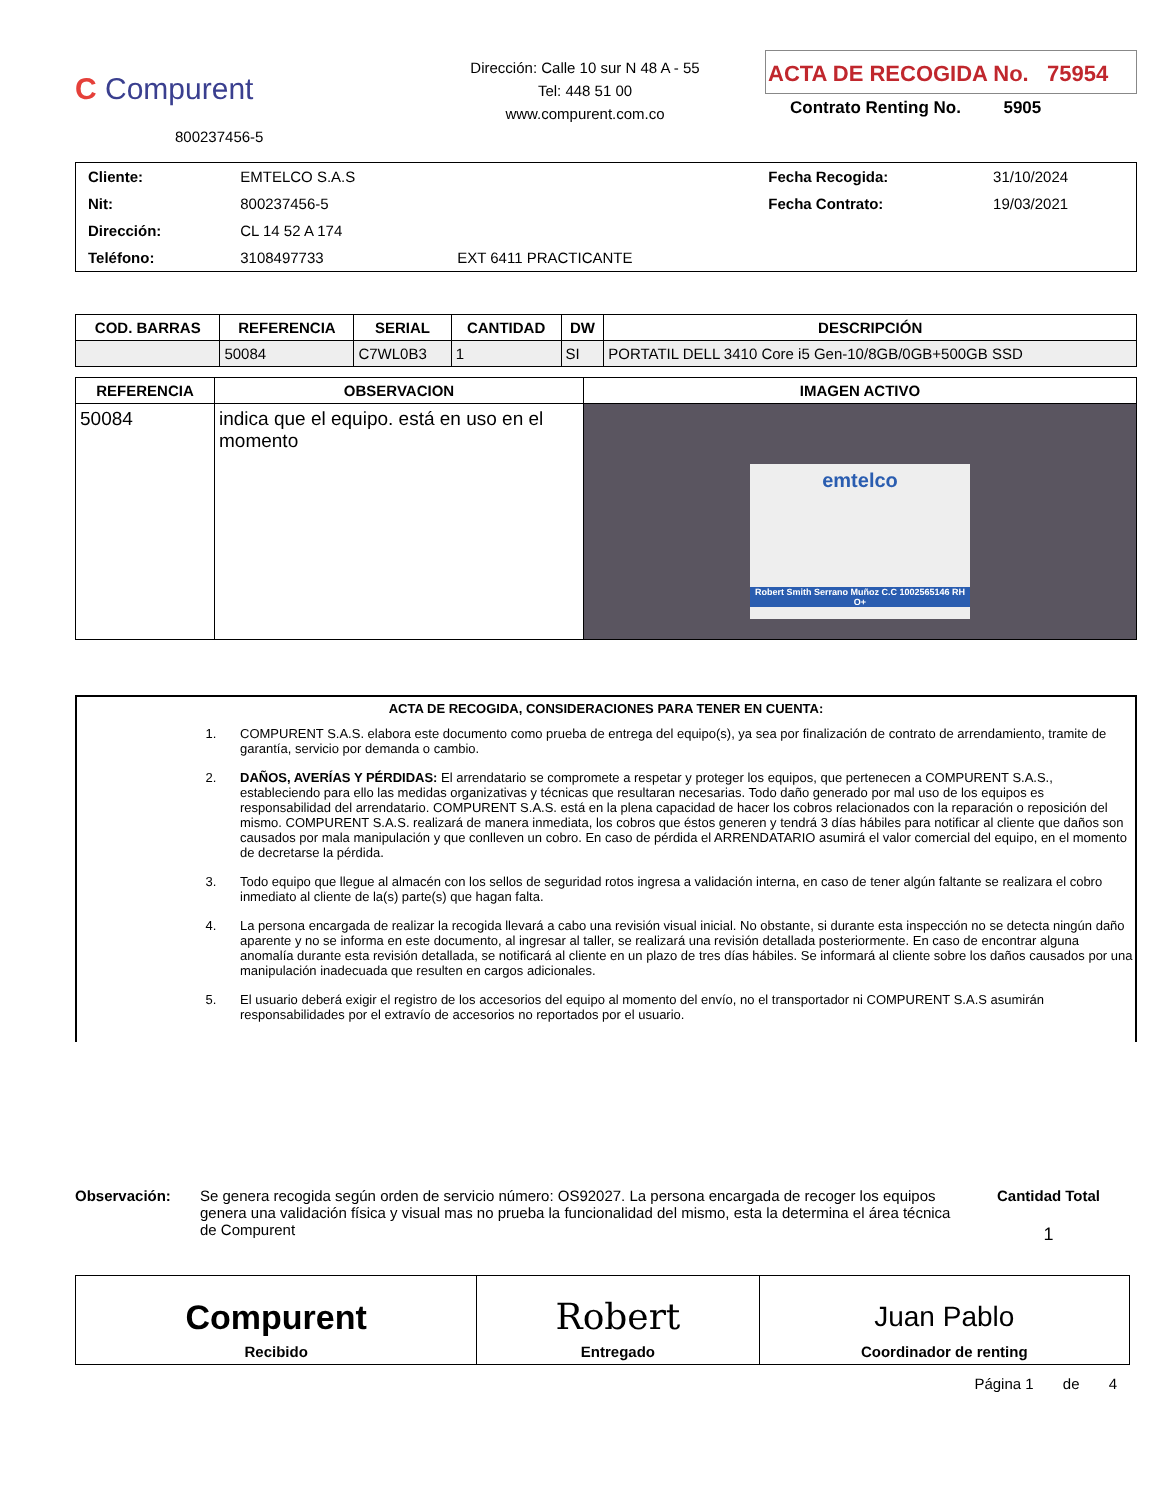C Compurent
800237456-5
Dirección: Calle 10 sur N 48 A - 55
Tel: 448 51 00
www.compurent.com.co
ACTA DE RECOGIDA No. 75954
Contrato Renting No. 5905
| Cliente: | EMTELCO S.A.S | | Fecha Recogida: | 31/10/2024 |
| Nit: | 800237456-5 | | Fecha Contrato: | 19/03/2021 |
| Dirección: | CL 14 52 A 174 | | | |
| Teléfono: | 3108497733 | EXT 6411 PRACTICANTE | | |
| COD. BARRAS | REFERENCIA | SERIAL | CANTIDAD | DW | DESCRIPCIÓN |
| --- | --- | --- | --- | --- | --- |
| | 50084 | C7WL0B3 | 1 | SI | PORTATIL DELL 3410 Core i5 Gen-10/8GB/0GB+500GB SSD |
| REFERENCIA | OBSERVACION | IMAGEN ACTIVO |
| --- | --- | --- |
| 50084 | indica que el equipo. está en uso en el momento | emtelco Robert Smith Serrano Muñoz C.C 1002565146 RH O+ |
ACTA DE RECOGIDA, CONSIDERACIONES PARA TENER EN CUENTA:
1. COMPURENT S.A.S. elabora este documento como prueba de entrega del equipo(s), ya sea por finalización de contrato de arrendamiento, tramite de garantía, servicio por demanda o cambio.
2. DAÑOS, AVERÍAS Y PÉRDIDAS: El arrendatario se compromete a respetar y proteger los equipos, que pertenecen a COMPURENT S.A.S., estableciendo para ello las medidas organizativas y técnicas que resultaran necesarias. Todo daño generado por mal uso de los equipos es responsabilidad del arrendatario. COMPURENT S.A.S. está en la plena capacidad de hacer los cobros relacionados con la reparación o reposición del mismo. COMPURENT S.A.S. realizará de manera inmediata, los cobros que éstos generen y tendrá 3 días hábiles para notificar al cliente que daños son causados por mala manipulación y que conlleven un cobro. En caso de pérdida el ARRENDATARIO asumirá el valor comercial del equipo, en el momento de decretarse la pérdida.
3. Todo equipo que llegue al almacén con los sellos de seguridad rotos ingresa a validación interna, en caso de tener algún faltante se realizara el cobro inmediato al cliente de la(s) parte(s) que hagan falta.
4. La persona encargada de realizar la recogida llevará a cabo una revisión visual inicial. No obstante, si durante esta inspección no se detecta ningún daño aparente y no se informa en este documento, al ingresar al taller, se realizará una revisión detallada posteriormente. En caso de encontrar alguna anomalía durante esta revisión detallada, se notificará al cliente en un plazo de tres días hábiles. Se informará al cliente sobre los daños causados por una manipulación inadecuada que resulten en cargos adicionales.
5. El usuario deberá exigir el registro de los accesorios del equipo al momento del envío, no el transportador ni COMPURENT S.A.S asumirán responsabilidades por el extravío de accesorios no reportados por el usuario.
Observación: Se genera recogida según orden de servicio número: OS92027. La persona encargada de recoger los equipos genera una validación física y visual mas no prueba la funcionalidad del mismo, esta la determina el área técnica de Compurent
Cantidad Total
1
| Compurent Recibido | Robert Entregado | Juan Pablo Coordinador de renting |
Página 1 de 4